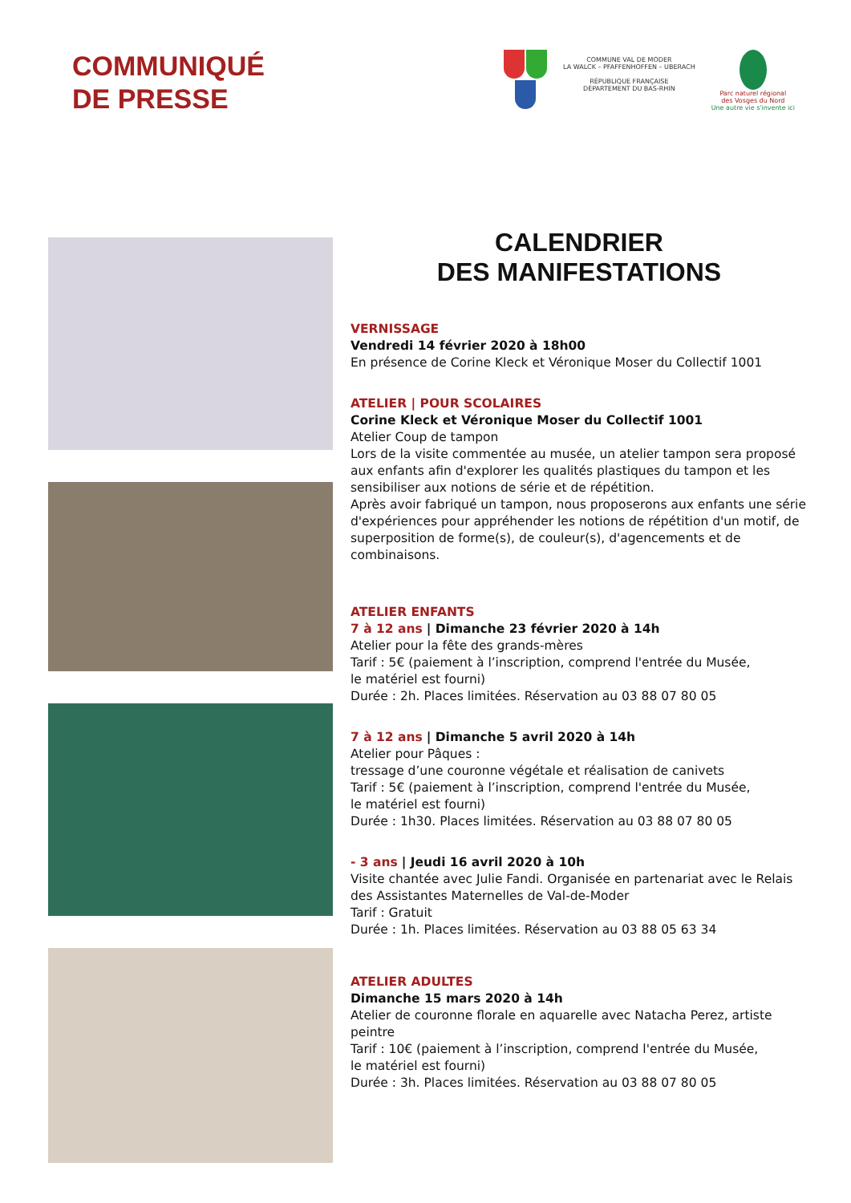COMMUNIQUÉ
DE PRESSE
COMMUNE VAL DE MODER
LA WALCK – PFAFFENHOFFEN – UBERACH
RÉPUBLIQUE FRANÇAISE
DÉPARTEMENT DU BAS-RHIN
Parc naturel régional
des Vosges du Nord
Une autre vie s'invente ici
CALENDRIER
DES MANIFESTATIONS
VERNISSAGE
Vendredi 14 février 2020 à 18h00
En présence de Corine Kleck et Véronique Moser du Collectif 1001
ATELIER | POUR SCOLAIRES
Corine Kleck et Véronique Moser du Collectif 1001
Atelier Coup de tampon
Lors de la visite commentée au musée, un atelier tampon sera proposé aux enfants afin d'explorer les qualités plastiques du tampon et les sensibiliser aux notions de série et de répétition.
Après avoir fabriqué un tampon, nous proposerons aux enfants une série d'expériences pour appréhender les notions de répétition d'un motif, de superposition de forme(s), de couleur(s), d'agencements et de combinaisons.
ATELIER ENFANTS
7 à 12 ans | Dimanche 23 février 2020 à 14h
Atelier pour la fête des grands-mères
Tarif : 5€ (paiement à l’inscription, comprend l'entrée du Musée,
le matériel est fourni)
Durée : 2h. Places limitées. Réservation au 03 88 07 80 05
7 à 12 ans | Dimanche 5 avril 2020 à 14h
Atelier pour Pâques :
tressage d’une couronne végétale et réalisation de canivets
Tarif : 5€ (paiement à l’inscription, comprend l'entrée du Musée,
le matériel est fourni)
Durée : 1h30. Places limitées. Réservation au 03 88 07 80 05
- 3 ans | Jeudi 16 avril 2020 à 10h
Visite chantée avec Julie Fandi. Organisée en partenariat avec le Relais des Assistantes Maternelles de Val-de-Moder
Tarif : Gratuit
Durée : 1h. Places limitées. Réservation au 03 88 05 63 34
ATELIER ADULTES
Dimanche 15 mars 2020 à 14h
Atelier de couronne florale en aquarelle avec Natacha Perez, artiste peintre
Tarif : 10€ (paiement à l’inscription, comprend l'entrée du Musée,
le matériel est fourni)
Durée : 3h. Places limitées. Réservation au 03 88 07 80 05